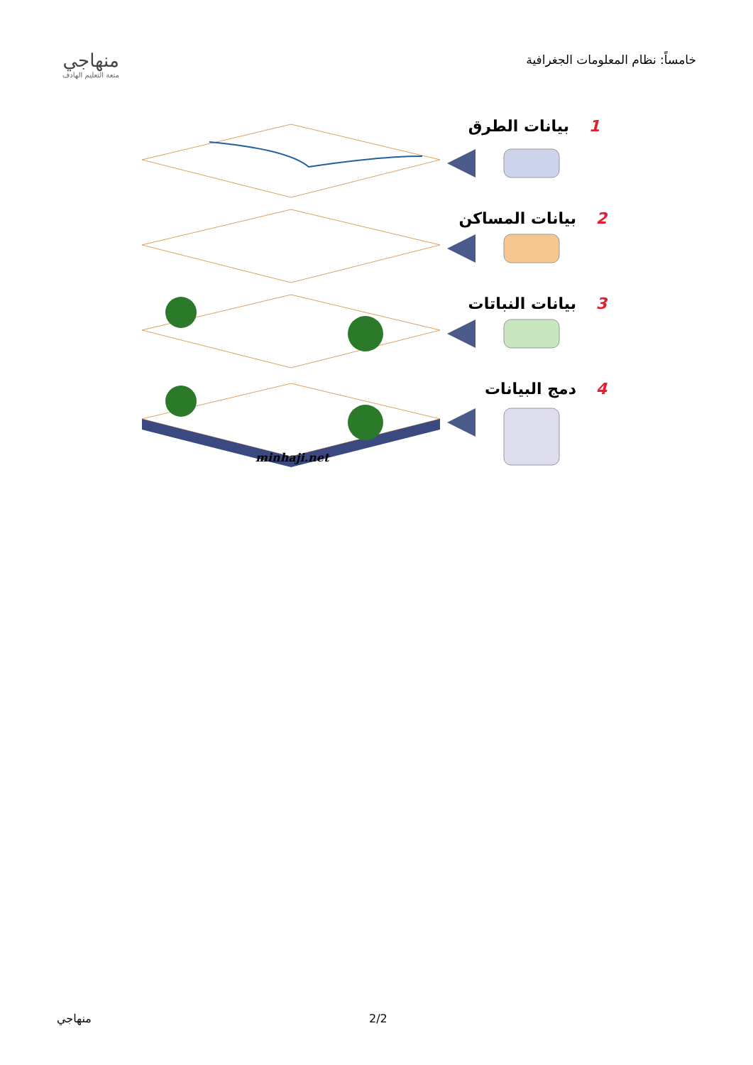خامساً: نظام المعلومات الجغرافية
منهاجي
متعة التعليم الهادف
1 بيانات الطرق
2 بيانات المساكن
3 بيانات النباتات
4 دمج البيانات
minhaji.net
منهاجي 2/2